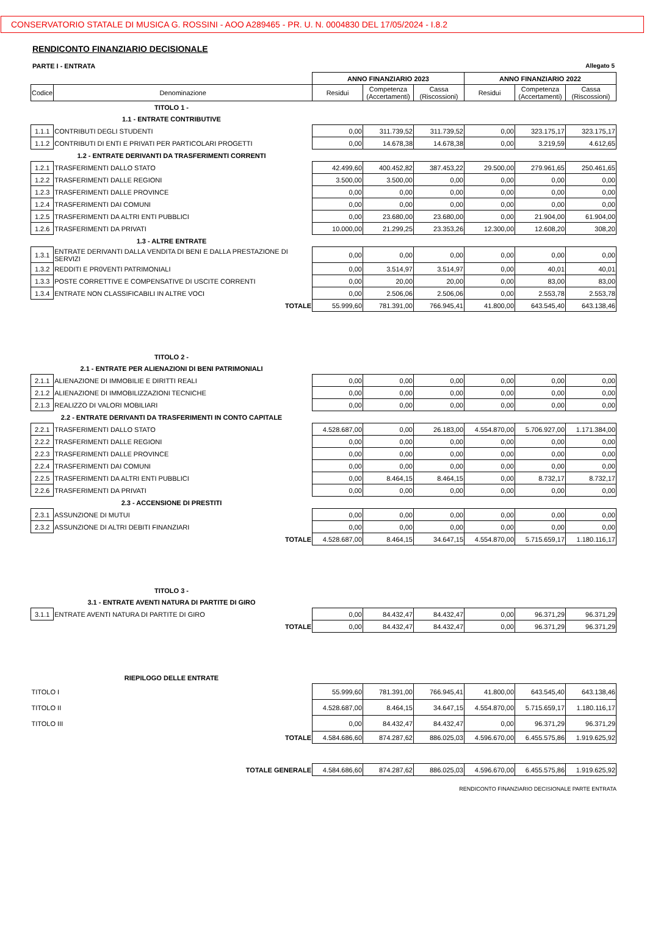CONSERVATORIO STATALE DI MUSICA G. ROSSINI - AOO A289465 - PR. U. N. 0004830 DEL 17/05/2024 - I.8.2
RENDICONTO FINANZIARIO DECISIONALE
PARTE I - ENTRATA Allegato 5
| | | ANNO FINANZIARIO 2023 | | | ANNO FINANZIARIO 2022 | | |
| Codice | Denominazione | Residui | Competenza (Accertamenti) | Cassa (Riscossioni) | Residui | Competenza (Accertamenti) | Cassa (Riscossioni) |
| TITOLO 1 - | | | | | | | |
| 1.1 - ENTRATE CONTRIBUTIVE | | | | | | | |
| 1.1.1 | CONTRIBUTI DEGLI STUDENTI | 0,00 | 311.739,52 | 311.739,52 | 0,00 | 323.175,17 | 323.175,17 |
| 1.1.2 | CONTRIBUTI DI ENTI E PRIVATI PER PARTICOLARI PROGETTI | 0,00 | 14.678,38 | 14.678,38 | 0,00 | 3.219,59 | 4.612,65 |
| 1.2 - ENTRATE DERIVANTI DA TRASFERIMENTI CORRENTI | | | | | | | |
| 1.2.1 | TRASFERIMENTI DALLO STATO | 42.499,60 | 400.452,82 | 387.453,22 | 29.500,00 | 279.961,65 | 250.461,65 |
| 1.2.2 | TRASFERIMENTI DALLE REGIONI | 3.500,00 | 3.500,00 | 0,00 | 0,00 | 0,00 | 0,00 |
| 1.2.3 | TRASFERIMENTI DALLE PROVINCE | 0,00 | 0,00 | 0,00 | 0,00 | 0,00 | 0,00 |
| 1.2.4 | TRASFERIMENTI DAI COMUNI | 0,00 | 0,00 | 0,00 | 0,00 | 0,00 | 0,00 |
| 1.2.5 | TRASFERIMENTI DA ALTRI ENTI PUBBLICI | 0,00 | 23.680,00 | 23.680,00 | 0,00 | 21.904,00 | 61.904,00 |
| 1.2.6 | TRASFERIMENTI DA PRIVATI | 10.000,00 | 21.299,25 | 23.353,26 | 12.300,00 | 12.608,20 | 308,20 |
| 1.3 - ALTRE ENTRATE | | | | | | | |
| 1.3.1 | ENTRATE DERIVANTI DALLA VENDITA DI BENI E DALLA PRESTAZIONE DI SERVIZI | 0,00 | 0,00 | 0,00 | 0,00 | 0,00 | 0,00 |
| 1.3.2 | REDDITI E PR0VENTI PATRIMONIALI | 0,00 | 3.514,97 | 3.514,97 | 0,00 | 40,01 | 40,01 |
| 1.3.3 | POSTE CORRETTIVE E COMPENSATIVE DI USCITE CORRENTI | 0,00 | 20,00 | 20,00 | 0,00 | 83,00 | 83,00 |
| 1.3.4 | ENTRATE NON CLASSIFICABILI IN ALTRE VOCI | 0,00 | 2.506,06 | 2.506,06 | 0,00 | 2.553,78 | 2.553,78 |
| TOTALE | | 55.999,60 | 781.391,00 | 766.945,41 | 41.800,00 | 643.545,40 | 643.138,46 |
| TITOLO 2 - | | | | | | | |
| 2.1 - ENTRATE PER ALIENAZIONI DI BENI PATRIMONIALI | | | | | | | |
| 2.1.1 | ALIENAZIONE DI IMMOBILIE E DIRITTI REALI | 0,00 | 0,00 | 0,00 | 0,00 | 0,00 | 0,00 |
| 2.1.2 | ALIENAZIONE DI IMMOBILIZZAZIONI TECNICHE | 0,00 | 0,00 | 0,00 | 0,00 | 0,00 | 0,00 |
| 2.1.3 | REALIZZO DI VALORI MOBILIARI | 0,00 | 0,00 | 0,00 | 0,00 | 0,00 | 0,00 |
| 2.2 - ENTRATE DERIVANTI DA TRASFERIMENTI IN CONTO CAPITALE | | | | | | | |
| 2.2.1 | TRASFERIMENTI DALLO STATO | 4.528.687,00 | 0,00 | 26.183,00 | 4.554.870,00 | 5.706.927,00 | 1.171.384,00 |
| 2.2.2 | TRASFERIMENTI DALLE REGIONI | 0,00 | 0,00 | 0,00 | 0,00 | 0,00 | 0,00 |
| 2.2.3 | TRASFERIMENTI DALLE PROVINCE | 0,00 | 0,00 | 0,00 | 0,00 | 0,00 | 0,00 |
| 2.2.4 | TRASFERIMENTI DAI COMUNI | 0,00 | 0,00 | 0,00 | 0,00 | 0,00 | 0,00 |
| 2.2.5 | TRASFERIMENTI DA ALTRI ENTI PUBBLICI | 0,00 | 8.464,15 | 8.464,15 | 0,00 | 8.732,17 | 8.732,17 |
| 2.2.6 | TRASFERIMENTI DA PRIVATI | 0,00 | 0,00 | 0,00 | 0,00 | 0,00 | 0,00 |
| 2.3 - ACCENSIONE DI PRESTITI | | | | | | | |
| 2.3.1 | ASSUNZIONE DI MUTUI | 0,00 | 0,00 | 0,00 | 0,00 | 0,00 | 0,00 |
| 2.3.2 | ASSUNZIONE DI ALTRI DEBITI FINANZIARI | 0,00 | 0,00 | 0,00 | 0,00 | 0,00 | 0,00 |
| TOTALE | | 4.528.687,00 | 8.464,15 | 34.647,15 | 4.554.870,00 | 5.715.659,17 | 1.180.116,17 |
| TITOLO 3 - | | | | | | | |
| 3.1 - ENTRATE AVENTI NATURA DI PARTITE DI GIRO | | | | | | | |
| 3.1.1 | ENTRATE AVENTI NATURA DI PARTITE DI GIRO | 0,00 | 84.432,47 | 84.432,47 | 0,00 | 96.371,29 | 96.371,29 |
| TOTALE | | 0,00 | 84.432,47 | 84.432,47 | 0,00 | 96.371,29 | 96.371,29 |
| RIEPILOGO DELLE ENTRATE | | | | | | | |
| TITOLO I | | 55.999,60 | 781.391,00 | 766.945,41 | 41.800,00 | 643.545,40 | 643.138,46 |
| TITOLO II | | 4.528.687,00 | 8.464,15 | 34.647,15 | 4.554.870,00 | 5.715.659,17 | 1.180.116,17 |
| TITOLO III | | 0,00 | 84.432,47 | 84.432,47 | 0,00 | 96.371,29 | 96.371,29 |
| TOTALE | | 4.584.686,60 | 874.287,62 | 886.025,03 | 4.596.670,00 | 6.455.575,86 | 1.919.625,92 |
| TOTALE GENERALE | | 4.584.686,60 | 874.287,62 | 886.025,03 | 4.596.670,00 | 6.455.575,86 | 1.919.625,92 |
RENDICONTO FINANZIARIO DECISIONALE PARTE ENTRATA